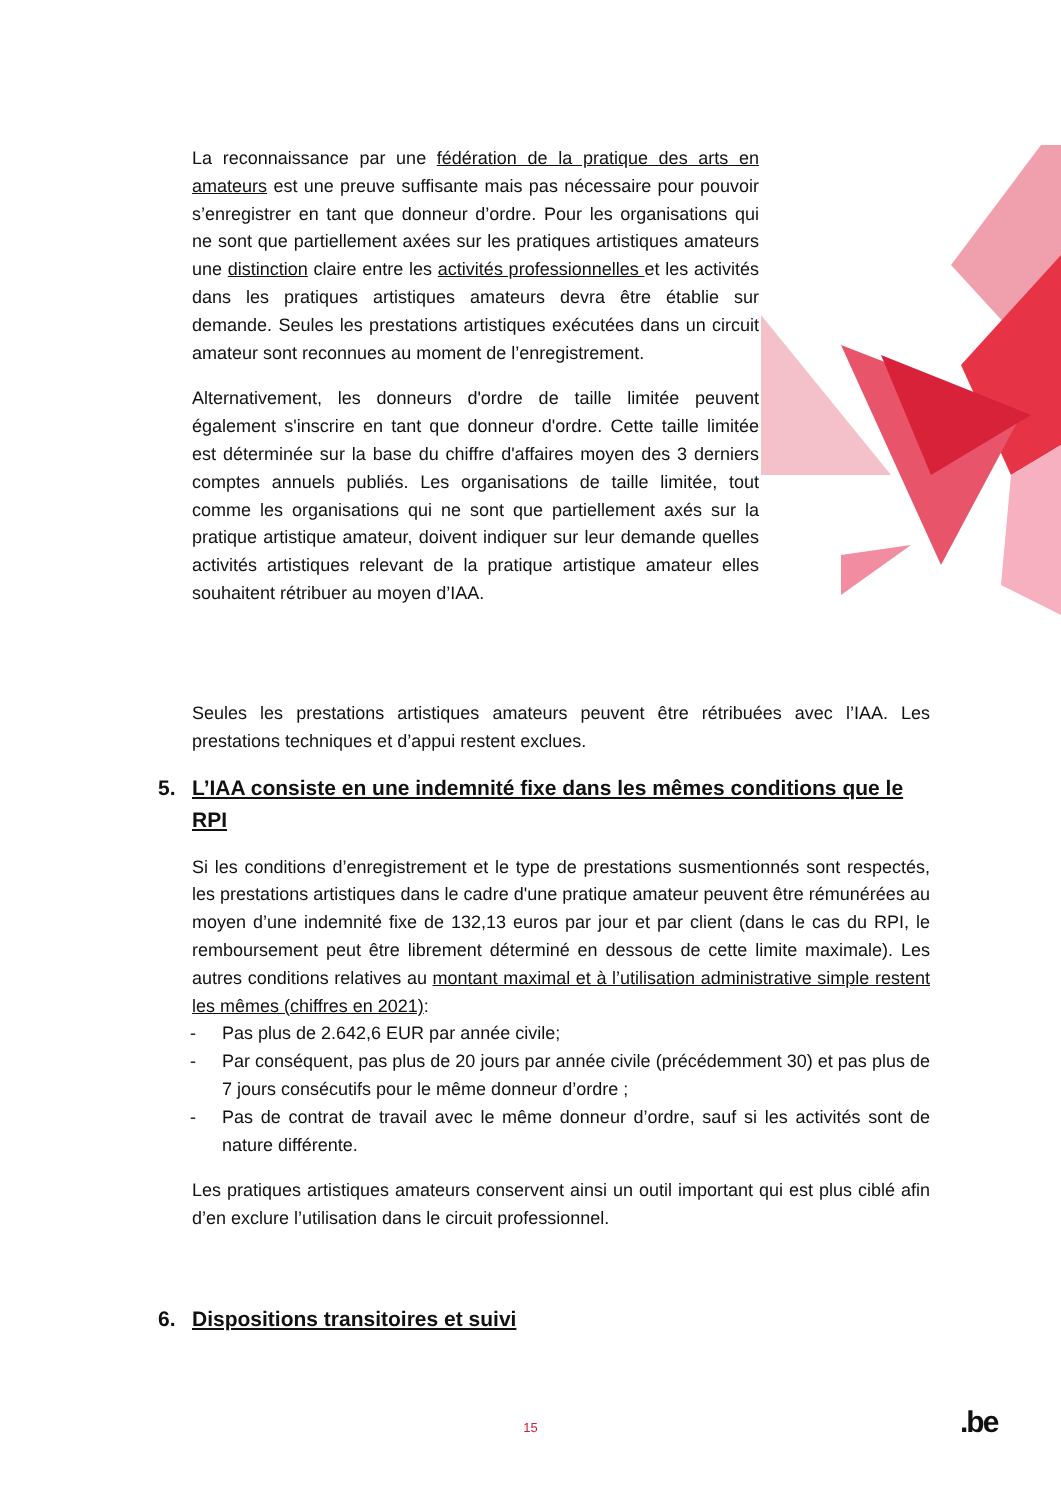La reconnaissance par une fédération de la pratique des arts en amateurs est une preuve suffisante mais pas nécessaire pour pouvoir s’enregistrer en tant que donneur d’ordre. Pour les organisations qui ne sont que partiellement axées sur les pratiques artistiques amateurs une distinction claire entre les activités professionnelles et les activités dans les pratiques artistiques amateurs devra être établie sur demande. Seules les prestations artistiques exécutées dans un circuit amateur sont reconnues au moment de l’enregistrement.
Alternativement, les donneurs d'ordre de taille limitée peuvent également s'inscrire en tant que donneur d'ordre. Cette taille limitée est déterminée sur la base du chiffre d'affaires moyen des 3 derniers comptes annuels publiés. Les organisations de taille limitée, tout comme les organisations qui ne sont que partiellement axés sur la pratique artistique amateur, doivent indiquer sur leur demande quelles activités artistiques relevant de la pratique artistique amateur elles souhaitent rétribuer au moyen d’IAA.
Seules les prestations artistiques amateurs peuvent être rétribuées avec l’IAA. Les prestations techniques et d’appui restent exclues.
5. L’IAA consiste en une indemnité fixe dans les mêmes conditions que le RPI
Si les conditions d’enregistrement et le type de prestations susmentionnés sont respectés, les prestations artistiques dans le cadre d'une pratique amateur peuvent être rémunérées au moyen d’une indemnité fixe de 132,13 euros par jour et par client (dans le cas du RPI, le remboursement peut être librement déterminé en dessous de cette limite maximale). Les autres conditions relatives au montant maximal et à l’utilisation administrative simple restent les mêmes (chiffres en 2021):
- Pas plus de 2.642,6 EUR par année civile;
- Par conséquent, pas plus de 20 jours par année civile (précédemment 30) et pas plus de 7 jours consécutifs pour le même donneur d’ordre ;
- Pas de contrat de travail avec le même donneur d’ordre, sauf si les activités sont de nature différente.
Les pratiques artistiques amateurs conservent ainsi un outil important qui est plus ciblé afin d’en exclure l’utilisation dans le circuit professionnel.
6. Dispositions transitoires et suivi
15 .be